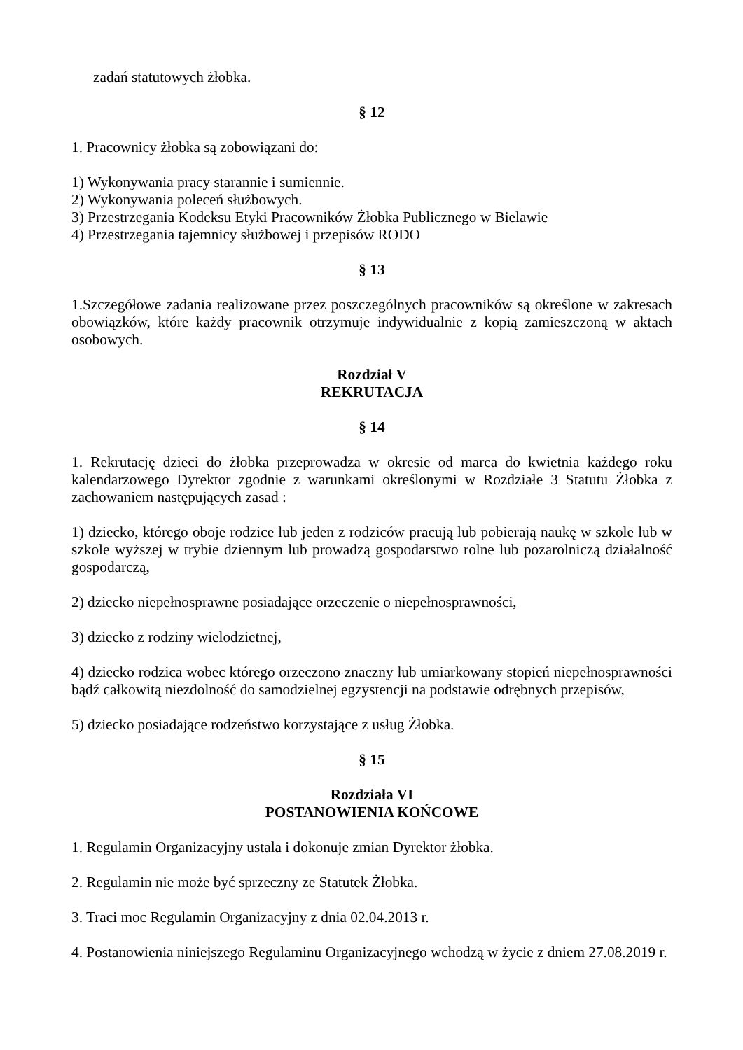zadań statutowych żłobka.
§ 12
1. Pracownicy żłobka są zobowiązani do:
1) Wykonywania pracy starannie i sumiennie.
2) Wykonywania poleceń służbowych.
3) Przestrzegania Kodeksu Etyki Pracowników Żłobka Publicznego w Bielawie
4) Przestrzegania tajemnicy służbowej i przepisów RODO
§ 13
1.Szczegółowe zadania realizowane przez poszczególnych pracowników są określone w zakresach obowiązków, które każdy pracownik otrzymuje indywidualnie z kopią zamieszczoną w aktach osobowych.
Rozdział V
REKRUTACJA
§ 14
1. Rekrutację dzieci do żłobka przeprowadza w okresie od marca do kwietnia każdego roku kalendarzowego Dyrektor zgodnie z warunkami określonymi w Rozdziałe 3 Statutu Żłobka z zachowaniem następujących zasad :
1) dziecko, którego oboje rodzice lub jeden z rodziców pracują lub pobierają naukę w szkole lub w szkole wyższej w trybie dziennym lub prowadzą gospodarstwo rolne lub pozarolniczą działalność gospodarczą,
2) dziecko niepełnosprawne posiadające orzeczenie o niepełnosprawności,
3) dziecko z rodziny wielodzietnej,
4) dziecko rodzica wobec którego orzeczono znaczny lub umiarkowany stopień niepełnosprawności bądź całkowitą niezdolność do samodzielnej egzystencji na podstawie odrębnych przepisów,
5) dziecko posiadające rodzeństwo korzystające z usług Żłobka.
§ 15
Rozdziała VI
POSTANOWIENIA KOŃCOWE
1. Regulamin Organizacyjny ustala i dokonuje zmian Dyrektor żłobka.
2. Regulamin nie może być sprzeczny ze Statutek Żłobka.
3. Traci moc Regulamin Organizacyjny z dnia 02.04.2013 r.
4. Postanowienia niniejszego Regulaminu Organizacyjnego wchodzą w życie z dniem 27.08.2019 r.